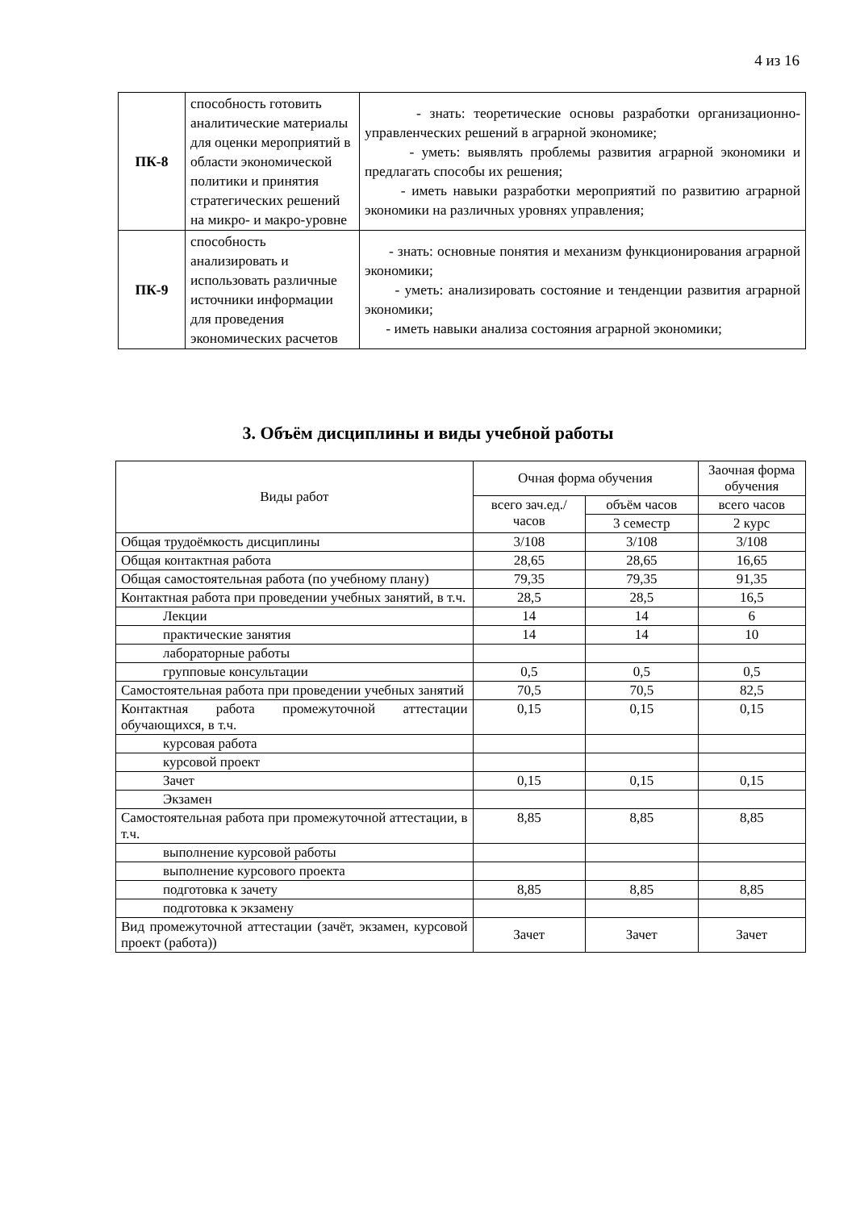4 из 16
| ПК-8 | способность готовить аналитические материалы для оценки мероприятий в области экономической политики и принятия стратегических решений на микро- и макро-уровне | - знать: теоретические основы разработки организационно-управленческих решений в аграрной экономике; - уметь: выявлять проблемы развития аграрной экономики и предлагать способы их решения; - иметь навыки разработки мероприятий по развитию аграрной экономики на различных уровнях управления; |
| ПК-9 | способность анализировать и использовать различные источники информации для проведения экономических расчетов | - знать: основные понятия и механизм функционирования аграрной экономики; - уметь: анализировать состояние и тенденции развития аграрной экономики; - иметь навыки анализа состояния аграрной экономики; |
3. Объём дисциплины и виды учебной работы
| Виды работ | Очная форма обучения | | Заочная форма обучения |
| --- | --- | --- | --- |
| | всего зач.ед./ часов | объём часов | всего часов |
| | | 3 семестр | 2 курс |
| Общая трудоёмкость дисциплины | 3/108 | 3/108 | 3/108 |
| Общая контактная работа | 28,65 | 28,65 | 16,65 |
| Общая самостоятельная работа (по учебному плану) | 79,35 | 79,35 | 91,35 |
| Контактная работа при проведении учебных занятий, в т.ч. | 28,5 | 28,5 | 16,5 |
| Лекции | 14 | 14 | 6 |
| практические занятия | 14 | 14 | 10 |
| лабораторные работы | | | |
| групповые консультации | 0,5 | 0,5 | 0,5 |
| Самостоятельная работа при проведении учебных занятий | 70,5 | 70,5 | 82,5 |
| Контактная работа промежуточной аттестации обучающихся, в т.ч. | 0,15 | 0,15 | 0,15 |
| курсовая работа | | | |
| курсовой проект | | | |
| Зачет | 0,15 | 0,15 | 0,15 |
| Экзамен | | | |
| Самостоятельная работа при промежуточной аттестации, в т.ч. | 8,85 | 8,85 | 8,85 |
| выполнение курсовой работы | | | |
| выполнение курсового проекта | | | |
| подготовка к зачету | 8,85 | 8,85 | 8,85 |
| подготовка к экзамену | | | |
| Вид промежуточной аттестации (зачёт, экзамен, курсовой проект (работа)) | Зачет | Зачет | Зачет |